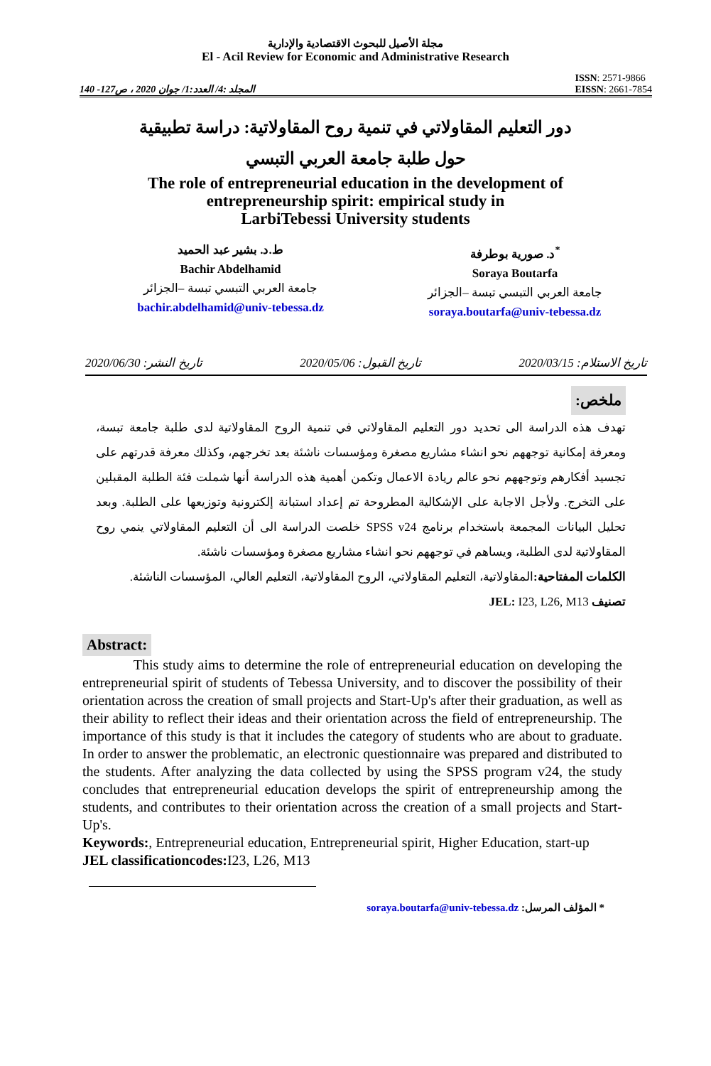مجلة الأصيل للبحوث الاقتصادية والإدارية
El - Acil Review for Economic and Administrative Research
المجلد :4/ العدد:1/ جوان 2020 ، ص127- 140
ISSN: 2571-9866
EISSN: 2661-7854
دور التعليم المقاولاتي في تنمية روح المقاولاتية: دراسة تطبيقية
حول طلبة جامعة العربي التبسي
The role of entrepreneurial education in the development of
entrepreneurship spirit: empirical study in
LarbiTebessi University students
ط.د. بشير عبد الحميد
Bachir Abdelhamid
جامعة العربي التبسي تبسة –الجزائر
bachir.abdelhamid@univ-tebessa.dz
د. صورية بوطرفة<sup>*</sup>
Soraya Boutarfa
جامعة العربي التبسي تبسة –الجزائر
soraya.boutarfa@univ-tebessa.dz
تاريخ الاستلام: 2020/03/15 تاريخ القبول: 2020/05/06 تاريخ النشر: 2020/06/30
ملخص:
تهدف هذه الدراسة الى تحديد دور التعليم المقاولاتي في تنمية الروح المقاولاتية لدى طلبة جامعة تبسة، ومعرفة إمكانية توجههم نحو انشاء مشاريع مصغرة ومؤسسات ناشئة بعد تخرجهم، وكذلك معرفة قدرتهم على تجسيد أفكارهم وتوجههم نحو عالم ريادة الاعمال وتكمن أهمية هذه الدراسة أنها شملت فئة الطلبة المقبلين على التخرج. ولأجل الاجابة على الإشكالية المطروحة تم إعداد استبانة إلكترونية وتوزيعها على الطلبة. وبعد تحليل البيانات المجمعة باستخدام برنامج SPSS v24 خلصت الدراسة الى أن التعليم المقاولاتي ينمي روح المقاولاتية لدى الطلبة، ويساهم في توجههم نحو انشاء مشاريع مصغرة ومؤسسات ناشئة.
الكلمات المفتاحية: المقاولاتية، التعليم المقاولاتي، الروح المقاولاتية، التعليم العالي، المؤسسات الناشئة.
تصنيف JEL: I23, L26, M13
Abstract:
This study aims to determine the role of entrepreneurial education on developing the entrepreneurial spirit of students of Tebessa University, and to discover the possibility of their orientation across the creation of small projects and Start-Up's after their graduation, as well as their ability to reflect their ideas and their orientation across the field of entrepreneurship. The importance of this study is that it includes the category of students who are about to graduate. In order to answer the problematic, an electronic questionnaire was prepared and distributed to the students. After analyzing the data collected by using the SPSS program v24, the study concludes that entrepreneurial education develops the spirit of entrepreneurship among the students, and contributes to their orientation across the creation of a small projects and Start-Up's.
Keywords:, Entrepreneurial education, Entrepreneurial spirit, Higher Education, start-up
JEL classificationcodes: I23, L26, M13
* المؤلف المرسل: soraya.boutarfa@univ-tebessa.dz